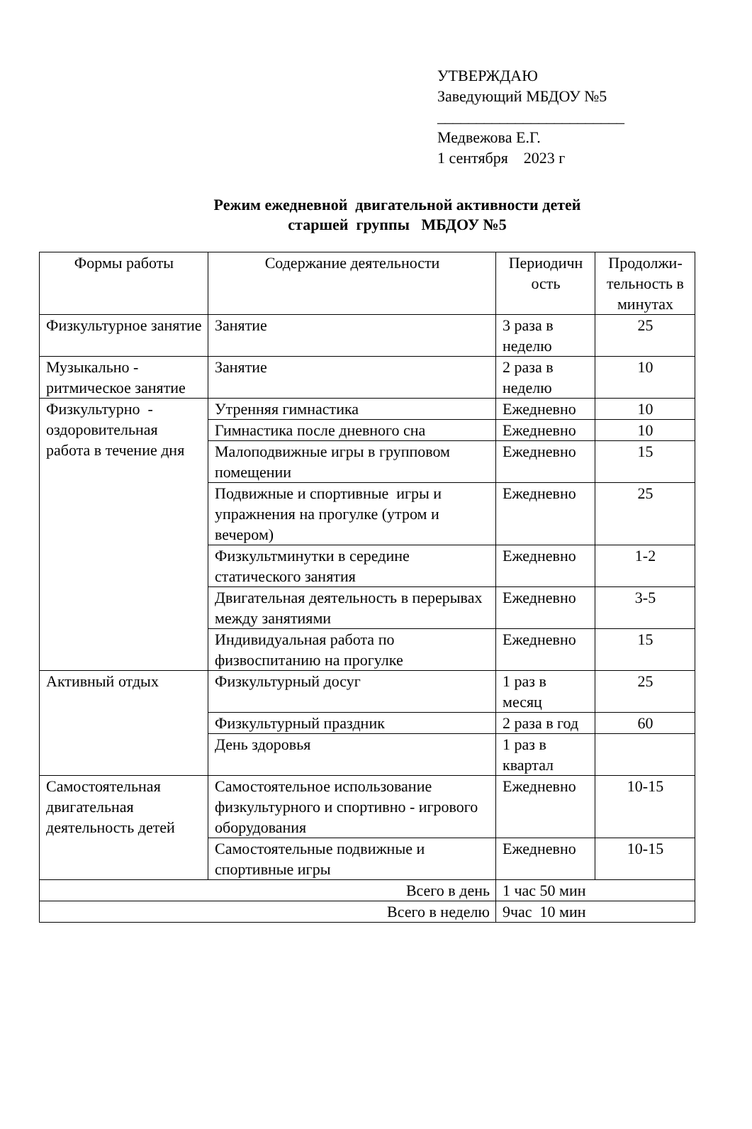УТВЕРЖДАЮ
Заведующий МБДОУ №5
________________________
Медвежова Е.Г.
1 сентября 2023 г
Режим ежедневной двигательной активности детей
старшей группы МБДОУ №5
| Формы работы | Содержание деятельности | Периодичн ость | Продолжи-тельность в минутах |
| Физкультурное занятие | Занятие | 3 раза в неделю | 25 |
| Музыкально - ритмическое занятие | Занятие | 2 раза в неделю | 10 |
| Физкультурно - оздоровительная работа в течение дня | Утренняя гимнастика | Ежедневно | 10 |
| | Гимнастика после дневного сна | Ежедневно | 10 |
| | Малоподвижные игры в групповом помещении | Ежедневно | 15 |
| | Подвижные и спортивные игры и упражнения на прогулке (утром и вечером) | Ежедневно | 25 |
| | Физкультминутки в середине статического занятия | Ежедневно | 1-2 |
| | Двигательная деятельность в перерывах между занятиями | Ежедневно | 3-5 |
| | Индивидуальная работа по физвоспитанию на прогулке | Ежедневно | 15 |
| Активный отдых | Физкультурный досуг | 1 раз в месяц | 25 |
| | Физкультурный праздник | 2 раза в год | 60 |
| | День здоровья | 1 раз в квартал | |
| Самостоятельная двигательная деятельность детей | Самостоятельное использование физкультурного и спортивно - игрового оборудования | Ежедневно | 10-15 |
| | Самостоятельные подвижные и спортивные игры | Ежедневно | 10-15 |
| Всего в день | | 1 час 50 мин | |
| Всего в неделю | | 9час 10 мин | |